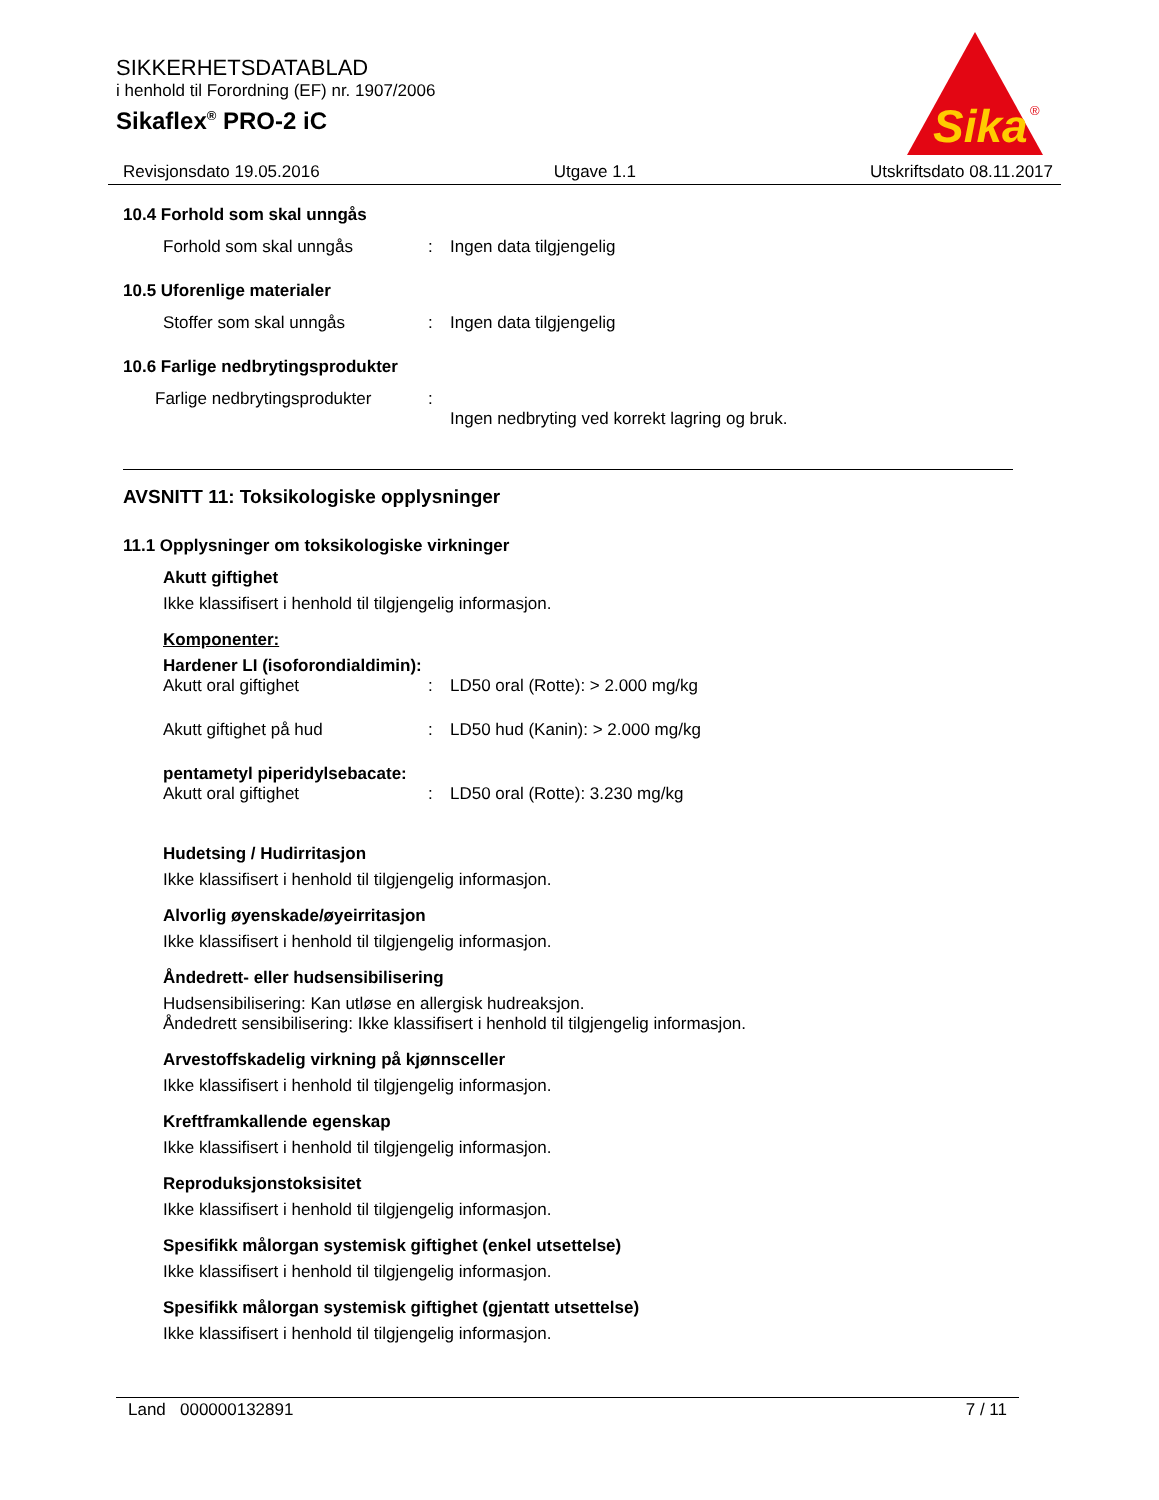SIKKERHETSDATABLAD
i henhold til Forordning (EF) nr. 1907/2006
Sikaflex<sup>®</sup> PRO-2 iC
Sika
®
Revisjonsdato 19.05.2016 Utgave 1.1 Utskriftsdato 08.11.2017
10.4 Forhold som skal unngås
Forhold som skal unngås: Ingen data tilgjengelig
10.5 Uforenlige materialer
Stoffer som skal unngås: Ingen data tilgjengelig
10.6 Farlige nedbrytingsprodukter
Farlige nedbrytingsprodukter:
Ingen nedbryting ved korrekt lagring og bruk.
AVSNITT 11: Toksikologiske opplysninger
11.1 Opplysninger om toksikologiske virkninger
Akutt giftighet
Ikke klassifisert i henhold til tilgjengelig informasjon.
Komponenter:
Hardener LI (isoforondialdimin):
Akutt oral giftighet: LD50 oral (Rotte): > 2.000 mg/kg
Akutt giftighet på hud: LD50 hud (Kanin): > 2.000 mg/kg
pentametyl piperidylsebacate:
Akutt oral giftighet: LD50 oral (Rotte): 3.230 mg/kg
Hudetsing / Hudirritasjon
Ikke klassifisert i henhold til tilgjengelig informasjon.
Alvorlig øyenskade/øyeirritasjon
Ikke klassifisert i henhold til tilgjengelig informasjon.
Åndedrett- eller hudsensibilisering
Hudsensibilisering: Kan utløse en allergisk hudreaksjon.
Åndedrett sensibilisering: Ikke klassifisert i henhold til tilgjengelig informasjon.
Arvestoffskadelig virkning på kjønnsceller
Ikke klassifisert i henhold til tilgjengelig informasjon.
Kreftframkallende egenskap
Ikke klassifisert i henhold til tilgjengelig informasjon.
Reproduksjonstoksisitet
Ikke klassifisert i henhold til tilgjengelig informasjon.
Spesifikk målorgan systemisk giftighet (enkel utsettelse)
Ikke klassifisert i henhold til tilgjengelig informasjon.
Spesifikk målorgan systemisk giftighet (gjentatt utsettelse)
Ikke klassifisert i henhold til tilgjengelig informasjon.
Land 000000132891 7 / 11